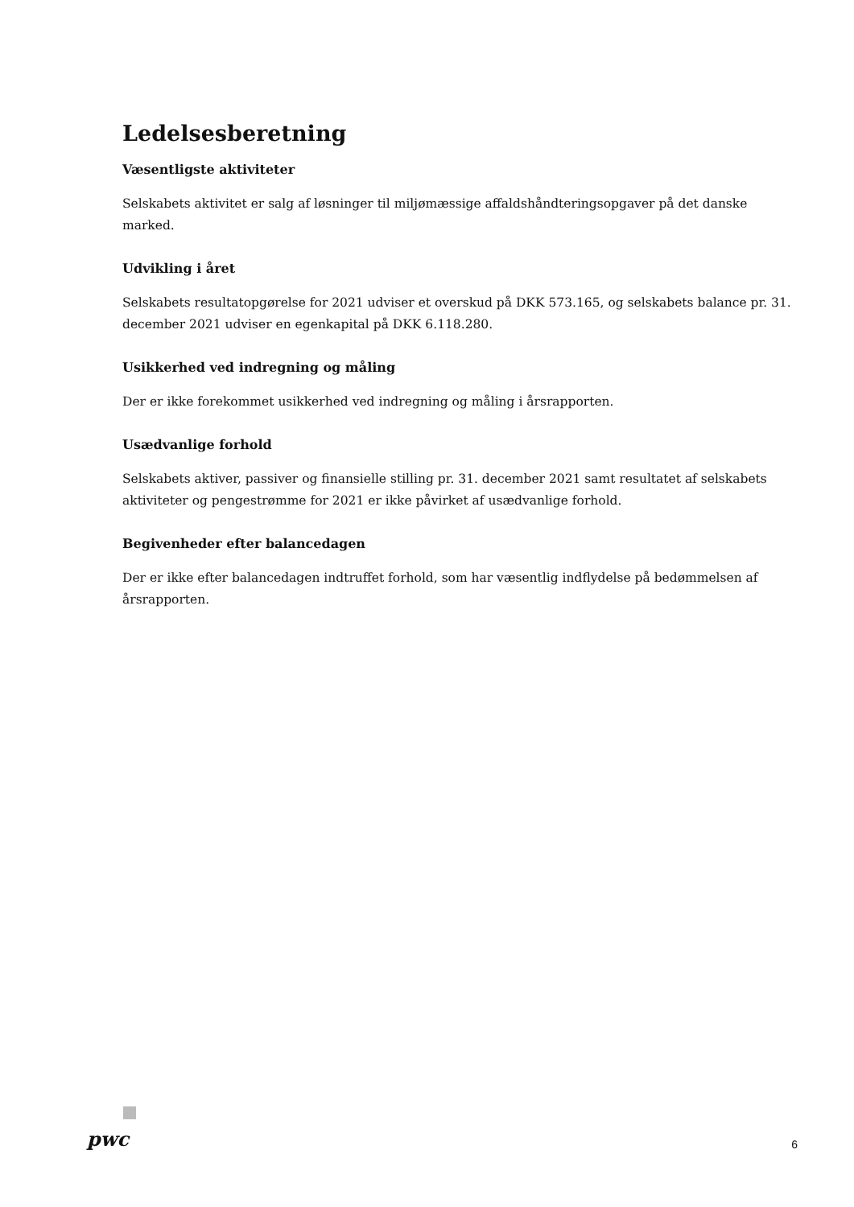Ledelsesberetning
Væsentligste aktiviteter
Selskabets aktivitet er salg af løsninger til miljømæssige affaldshåndteringsopgaver på det danske marked.
Udvikling i året
Selskabets resultatopgørelse for 2021 udviser et overskud på DKK 573.165, og selskabets balance pr. 31. december 2021 udviser en egenkapital på DKK 6.118.280.
Usikkerhed ved indregning og måling
Der er ikke forekommet usikkerhed ved indregning og måling i årsrapporten.
Usædvanlige forhold
Selskabets aktiver, passiver og finansielle stilling pr. 31. december 2021 samt resultatet af selskabets aktiviteter og pengestrømme for 2021 er ikke påvirket af usædvanlige forhold.
Begivenheder efter balancedagen
Der er ikke efter balancedagen indtruffet forhold, som har væsentlig indflydelse på bedømmelsen af årsrapporten.
pwc
6